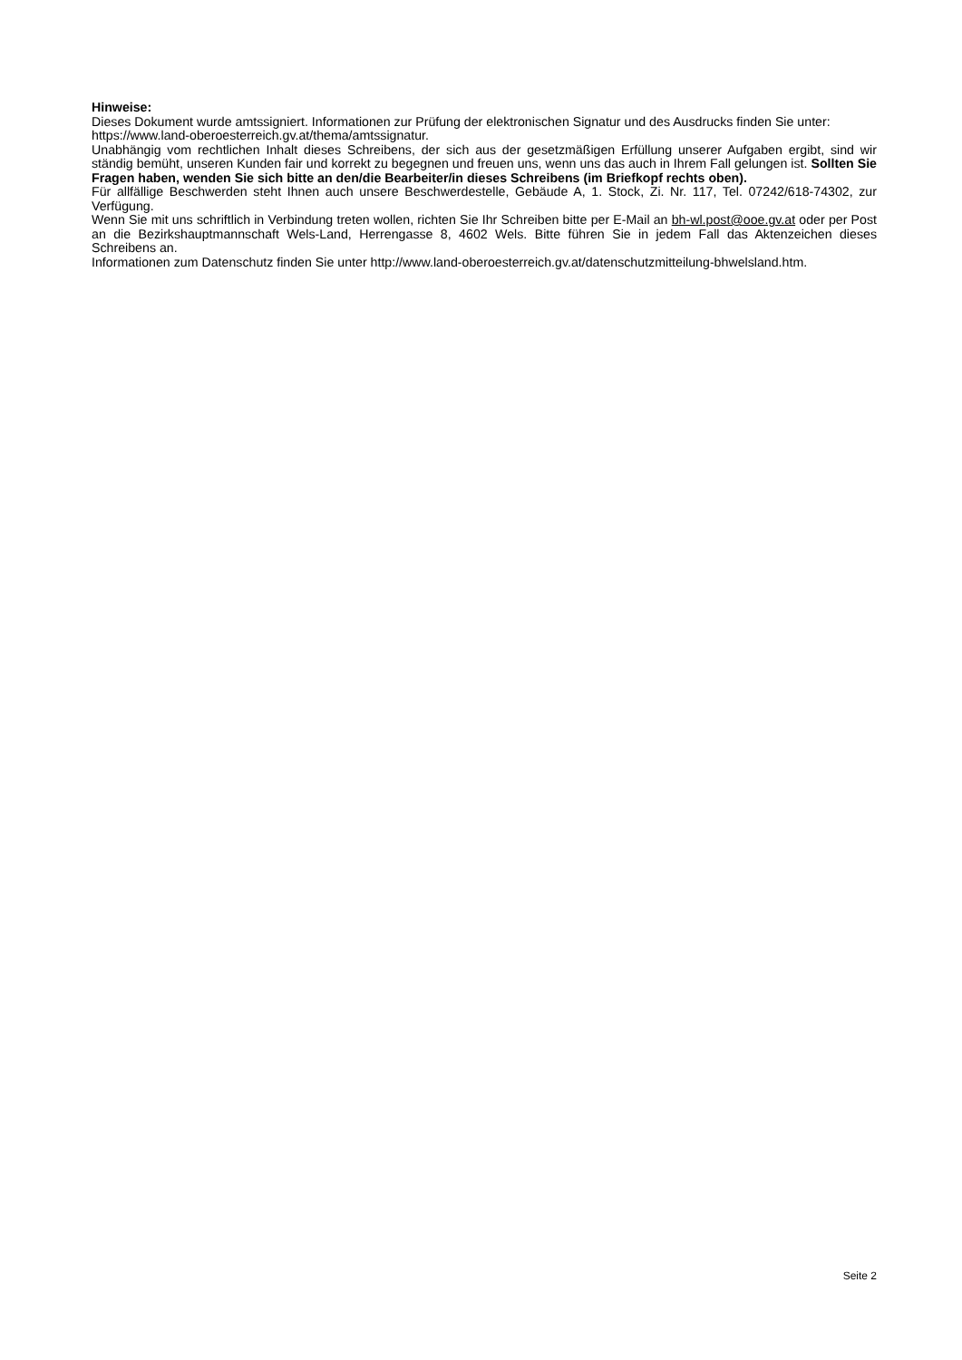Hinweise:
Dieses Dokument wurde amtssigniert. Informationen zur Prüfung der elektronischen Signatur und des Ausdrucks finden Sie unter: https://www.land-oberoesterreich.gv.at/thema/amtssignatur.
Unabhängig vom rechtlichen Inhalt dieses Schreibens, der sich aus der gesetzmäßigen Erfüllung unserer Aufgaben ergibt, sind wir ständig bemüht, unseren Kunden fair und korrekt zu begegnen und freuen uns, wenn uns das auch in Ihrem Fall gelungen ist. Sollten Sie Fragen haben, wenden Sie sich bitte an den/die Bearbeiter/in dieses Schreibens (im Briefkopf rechts oben).
Für allfällige Beschwerden steht Ihnen auch unsere Beschwerdestelle, Gebäude A, 1. Stock, Zi. Nr. 117, Tel. 07242/618-74302, zur Verfügung.
Wenn Sie mit uns schriftlich in Verbindung treten wollen, richten Sie Ihr Schreiben bitte per E-Mail an bh-wl.post@ooe.gv.at oder per Post an die Bezirkshauptmannschaft Wels-Land, Herrengasse 8, 4602 Wels. Bitte führen Sie in jedem Fall das Aktenzeichen dieses Schreibens an.
Informationen zum Datenschutz finden Sie unter http://www.land-oberoesterreich.gv.at/datenschutzmitteilung-bhwelsland.htm.
Seite 2